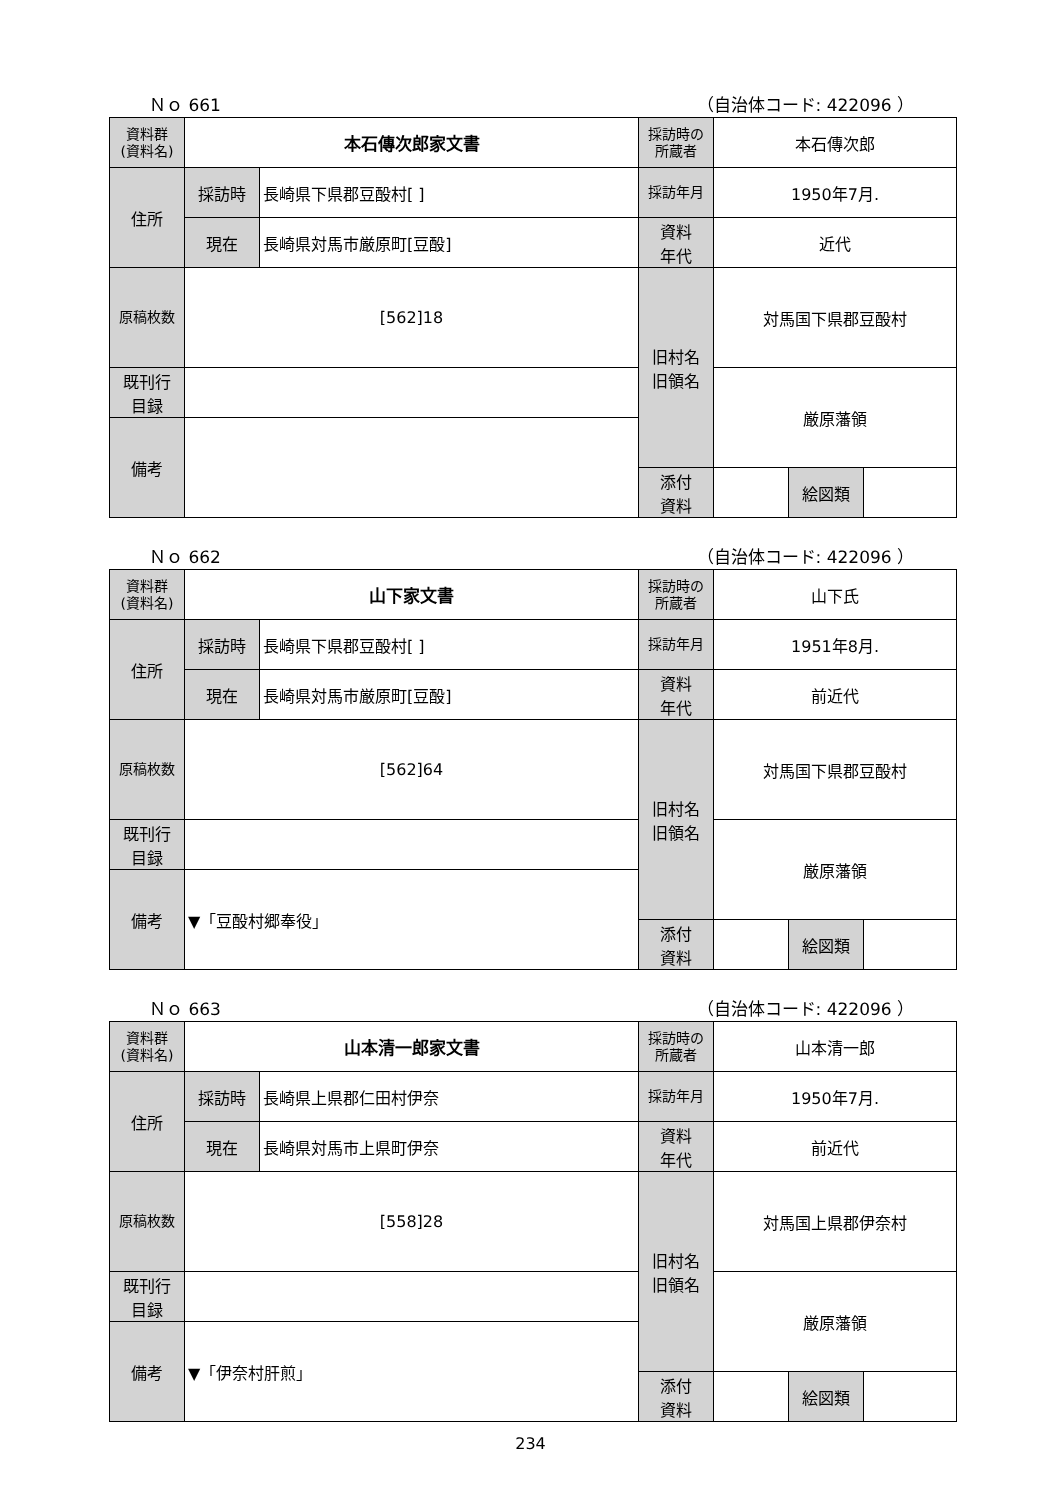Ｎｏ 661 （自治体コード: 422096 ）
| 資料群 (資料名) | 本石傳次郎家文書 | | 採訪時の 所蔵者 | 本石傳次郎 | | |
| 住所 | 採訪時 | 長崎県下県郡豆酘村[ ] | 採訪年月 | 1950年7月. | | |
| | 現在 | 長崎県対馬市厳原町[豆酘] | 資料 年代 | 近代 | | |
| 原稿枚数 | [562]18 | | 旧村名 旧領名 | 対馬国下県郡豆酘村 | | |
| 既刊行 目録 | | | | 厳原藩領 | | |
| 備考 | | | | | | |
| | | | 添付 資料 | | 絵図類 | |
Ｎｏ 662 （自治体コード: 422096 ）
| 資料群 (資料名) | 山下家文書 | | 採訪時の 所蔵者 | 山下氏 | | |
| 住所 | 採訪時 | 長崎県下県郡豆酘村[ ] | 採訪年月 | 1951年8月. | | |
| | 現在 | 長崎県対馬市厳原町[豆酘] | 資料 年代 | 前近代 | | |
| 原稿枚数 | [562]64 | | 旧村名 旧領名 | 対馬国下県郡豆酘村 | | |
| 既刊行 目録 | | | | 厳原藩領 | | |
| 備考 | ▼「豆酘村郷奉役」 | | | | | |
| | | | 添付 資料 | | 絵図類 | |
Ｎｏ 663 （自治体コード: 422096 ）
| 資料群 (資料名) | 山本清一郎家文書 | | 採訪時の 所蔵者 | 山本清一郎 | | |
| 住所 | 採訪時 | 長崎県上県郡仁田村伊奈 | 採訪年月 | 1950年7月. | | |
| | 現在 | 長崎県対馬市上県町伊奈 | 資料 年代 | 前近代 | | |
| 原稿枚数 | [558]28 | | 旧村名 旧領名 | 対馬国上県郡伊奈村 | | |
| 既刊行 目録 | | | | 厳原藩領 | | |
| 備考 | ▼「伊奈村肝煎」 | | | | | |
| | | | 添付 資料 | | 絵図類 | |
234